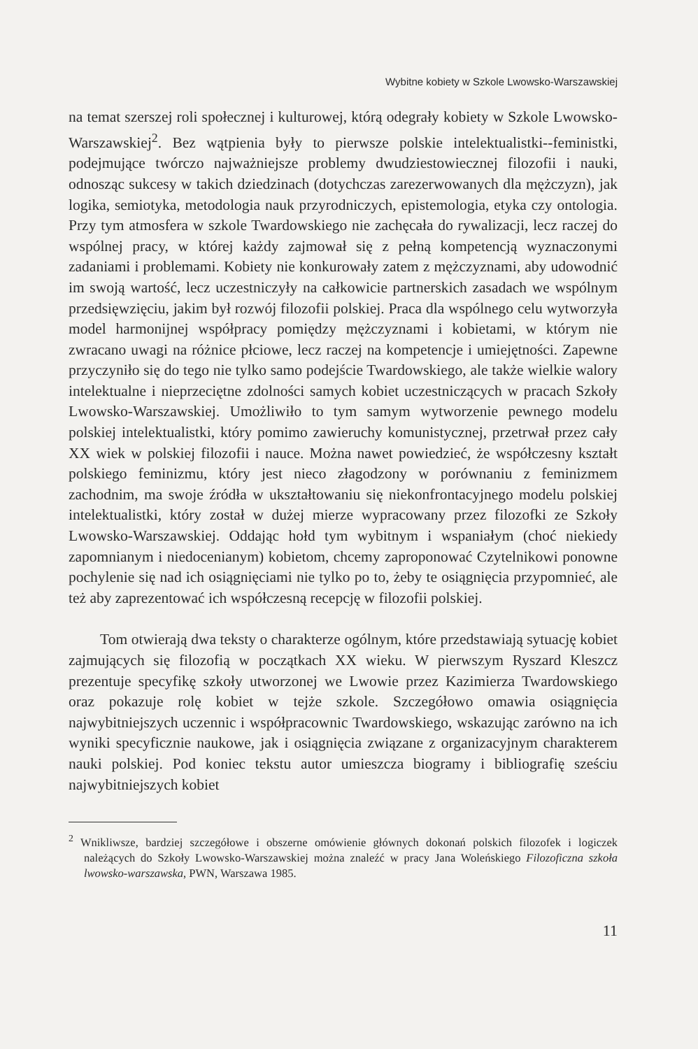Wybitne kobiety w Szkole Lwowsko-Warszawskiej
na temat szerszej roli społecznej i kulturowej, którą odegrały kobiety w Szkole Lwowsko-Warszawskiej<sup>2</sup>. Bez wątpienia były to pierwsze polskie intelektualistki--feministki, podejmujące twórczo najważniejsze problemy dwudziestowiecznej filozofii i nauki, odnosząc sukcesy w takich dziedzinach (dotychczas zarezerwowanych dla mężczyzn), jak logika, semiotyka, metodologia nauk przyrodniczych, epistemologia, etyka czy ontologia. Przy tym atmosfera w szkole Twardowskiego nie zachęcała do rywalizacji, lecz raczej do wspólnej pracy, w której każdy zajmował się z pełną kompetencją wyznaczonymi zadaniami i problemami. Kobiety nie konkurowały zatem z mężczyznami, aby udowodnić im swoją wartość, lecz uczestniczyły na całkowicie partnerskich zasadach we wspólnym przedsięwzięciu, jakim był rozwój filozofii polskiej. Praca dla wspólnego celu wytworzyła model harmonijnej współpracy pomiędzy mężczyznami i kobietami, w którym nie zwracano uwagi na różnice płciowe, lecz raczej na kompetencje i umiejętności. Zapewne przyczyniło się do tego nie tylko samo podejście Twardowskiego, ale także wielkie walory intelektualne i nieprzeciętne zdolności samych kobiet uczestniczących w pracach Szkoły Lwowsko-Warszawskiej. Umożliwiło to tym samym wytworzenie pewnego modelu polskiej intelektualistki, który pomimo zawieruchy komunistycznej, przetrwał przez cały XX wiek w polskiej filozofii i nauce. Można nawet powiedzieć, że współczesny kształt polskiego feminizmu, który jest nieco złagodzony w porównaniu z feminizmem zachodnim, ma swoje źródła w ukształtowaniu się niekonfrontacyjnego modelu polskiej intelektualistki, który został w dużej mierze wypracowany przez filozofki ze Szkoły Lwowsko-Warszawskiej. Oddając hołd tym wybitnym i wspaniałym (choć niekiedy zapomnianym i niedocenianym) kobietom, chcemy zaproponować Czytelnikowi ponowne pochylenie się nad ich osiągnięciami nie tylko po to, żeby te osiągnięcia przypomnieć, ale też aby zaprezentować ich współczesną recepcję w filozofii polskiej.
Tom otwierają dwa teksty o charakterze ogólnym, które przedstawiają sytuację kobiet zajmujących się filozofią w początkach XX wieku. W pierwszym Ryszard Kleszcz prezentuje specyfikę szkoły utworzonej we Lwowie przez Kazimierza Twardowskiego oraz pokazuje rolę kobiet w tejże szkole. Szczegółowo omawia osiągnięcia najwybitniejszych uczennic i współpracownic Twardowskiego, wskazując zarówno na ich wyniki specyficznie naukowe, jak i osiągnięcia związane z organizacyjnym charakterem nauki polskiej. Pod koniec tekstu autor umieszcza biogramy i bibliografię sześciu najwybitniejszych kobiet
<sup>2</sup> Wnikliwsze, bardziej szczegółowe i obszerne omówienie głównych dokonań polskich filozofek i logiczek należących do Szkoły Lwowsko-Warszawskiej można znaleźć w pracy Jana Woleńskiego Filozoficzna szkoła lwowsko-warszawska, PWN, Warszawa 1985.
11